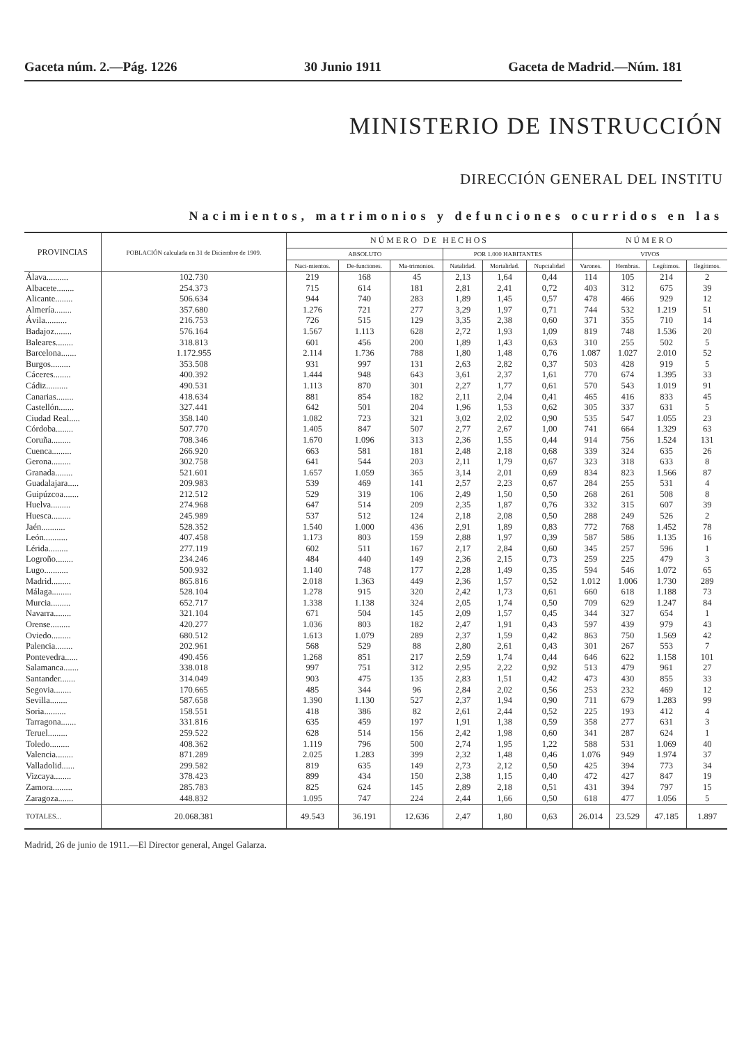Gaceta núm. 2.—Pág. 1226 30 Junio 1911 Gaceta de Madrid.—Núm. 181
MINISTERIO DE INSTRUCCIÓN
DIRECCIÓN GENERAL DEL INSTITU
Nacimientos, matrimonios y defunciones ocurridos en las
| PROVINCIAS | POBLACIÓN calculada en 31 de Diciembre de 1909. | NÚMERO DE HECHOS | | | | | | NÚMERO | | | |
| --- | --- | --- | --- | --- | --- | --- | --- | --- | --- | --- | --- |
| | | ABSOLUTO | | | POR 1.000 HABITANTES | | | VIVOS | | | |
| | | Naci-mientos. | De-funciones. | Ma-trimonios. | Natalidad. | Mortalidad. | Nupcialidad | Varones. | Hembras. | Legítimos. | Ilegítimos. |
| Álava.......... | 102.730 | 219 | 168 | 45 | 2,13 | 1,64 | 0,44 | 114 | 105 | 214 | 2 |
| Albacete........ | 254.373 | 715 | 614 | 181 | 2,81 | 2,41 | 0,72 | 403 | 312 | 675 | 39 |
| Alicante........ | 506.634 | 944 | 740 | 283 | 1,89 | 1,45 | 0,57 | 478 | 466 | 929 | 12 |
| Almería........ | 357.680 | 1.276 | 721 | 277 | 3,29 | 1,97 | 0,71 | 744 | 532 | 1.219 | 51 |
| Ávila.......... | 216.753 | 726 | 515 | 129 | 3,35 | 2,38 | 0,60 | 371 | 355 | 710 | 14 |
| Badajoz........ | 576.164 | 1.567 | 1.113 | 628 | 2,72 | 1,93 | 1,09 | 819 | 748 | 1.536 | 20 |
| Baleares........ | 318.813 | 601 | 456 | 200 | 1,89 | 1,43 | 0,63 | 310 | 255 | 502 | 5 |
| Barcelona....... | 1.172.955 | 2.114 | 1.736 | 788 | 1,80 | 1,48 | 0,76 | 1.087 | 1.027 | 2.010 | 52 |
| Burgos......... | 353.508 | 931 | 997 | 131 | 2,63 | 2,82 | 0,37 | 503 | 428 | 919 | 5 |
| Cáceres........ | 400.392 | 1.444 | 948 | 643 | 3,61 | 2,37 | 1,61 | 770 | 674 | 1.395 | 33 |
| Cádiz.......... | 490.531 | 1.113 | 870 | 301 | 2,27 | 1,77 | 0,61 | 570 | 543 | 1.019 | 91 |
| Canarias........ | 418.634 | 881 | 854 | 182 | 2,11 | 2,04 | 0,41 | 465 | 416 | 833 | 45 |
| Castellón....... | 327.441 | 642 | 501 | 204 | 1,96 | 1,53 | 0,62 | 305 | 337 | 631 | 5 |
| Ciudad Real..... | 358.140 | 1.082 | 723 | 321 | 3,02 | 2,02 | 0,90 | 535 | 547 | 1.055 | 23 |
| Córdoba........ | 507.770 | 1.405 | 847 | 507 | 2,77 | 2,67 | 1,00 | 741 | 664 | 1.329 | 63 |
| Coruña......... | 708.346 | 1.670 | 1.096 | 313 | 2,36 | 1,55 | 0,44 | 914 | 756 | 1.524 | 131 |
| Cuenca......... | 266.920 | 663 | 581 | 181 | 2,48 | 2,18 | 0,68 | 339 | 324 | 635 | 26 |
| Gerona......... | 302.758 | 641 | 544 | 203 | 2,11 | 1,79 | 0,67 | 323 | 318 | 633 | 8 |
| Granada........ | 521.601 | 1.657 | 1.059 | 365 | 3,14 | 2,01 | 0,69 | 834 | 823 | 1.566 | 87 |
| Guadalajara..... | 209.983 | 539 | 469 | 141 | 2,57 | 2,23 | 0,67 | 284 | 255 | 531 | 4 |
| Guipúzcoa....... | 212.512 | 529 | 319 | 106 | 2,49 | 1,50 | 0,50 | 268 | 261 | 508 | 8 |
| Huelva......... | 274.968 | 647 | 514 | 209 | 2,35 | 1,87 | 0,76 | 332 | 315 | 607 | 39 |
| Huesca......... | 245.989 | 537 | 512 | 124 | 2,18 | 2,08 | 0,50 | 288 | 249 | 526 | 2 |
| Jaén........... | 528.352 | 1.540 | 1.000 | 436 | 2,91 | 1,89 | 0,83 | 772 | 768 | 1.452 | 78 |
| León........... | 407.458 | 1.173 | 803 | 159 | 2,88 | 1,97 | 0,39 | 587 | 586 | 1.135 | 16 |
| Lérida......... | 277.119 | 602 | 511 | 167 | 2,17 | 2,84 | 0,60 | 345 | 257 | 596 | 1 |
| Logroño........ | 234.246 | 484 | 440 | 149 | 2,36 | 2,15 | 0,73 | 259 | 225 | 479 | 3 |
| Lugo........... | 500.932 | 1.140 | 748 | 177 | 2,28 | 1,49 | 0,35 | 594 | 546 | 1.072 | 65 |
| Madrid......... | 865.816 | 2.018 | 1.363 | 449 | 2,36 | 1,57 | 0,52 | 1.012 | 1.006 | 1.730 | 289 |
| Málaga......... | 528.104 | 1.278 | 915 | 320 | 2,42 | 1,73 | 0,61 | 660 | 618 | 1.188 | 73 |
| Murcia......... | 652.717 | 1.338 | 1.138 | 324 | 2,05 | 1,74 | 0,50 | 709 | 629 | 1.247 | 84 |
| Navarra........ | 321.104 | 671 | 504 | 145 | 2,09 | 1,57 | 0,45 | 344 | 327 | 654 | 1 |
| Orense......... | 420.277 | 1.036 | 803 | 182 | 2,47 | 1,91 | 0,43 | 597 | 439 | 979 | 43 |
| Oviedo......... | 680.512 | 1.613 | 1.079 | 289 | 2,37 | 1,59 | 0,42 | 863 | 750 | 1.569 | 42 |
| Palencia........ | 202.961 | 568 | 529 | 88 | 2,80 | 2,61 | 0,43 | 301 | 267 | 553 | 7 |
| Pontevedra...... | 490.456 | 1.268 | 851 | 217 | 2,59 | 1,74 | 0,44 | 646 | 622 | 1.158 | 101 |
| Salamanca....... | 338.018 | 997 | 751 | 312 | 2,95 | 2,22 | 0,92 | 513 | 479 | 961 | 27 |
| Santander....... | 314.049 | 903 | 475 | 135 | 2,83 | 1,51 | 0,42 | 473 | 430 | 855 | 33 |
| Segovia........ | 170.665 | 485 | 344 | 96 | 2,84 | 2,02 | 0,56 | 253 | 232 | 469 | 12 |
| Sevilla........ | 587.658 | 1.390 | 1.130 | 527 | 2,37 | 1,94 | 0,90 | 711 | 679 | 1.283 | 99 |
| Soria.......... | 158.551 | 418 | 386 | 82 | 2,61 | 2,44 | 0,52 | 225 | 193 | 412 | 4 |
| Tarragona....... | 331.816 | 635 | 459 | 197 | 1,91 | 1,38 | 0,59 | 358 | 277 | 631 | 3 |
| Teruel......... | 259.522 | 628 | 514 | 156 | 2,42 | 1,98 | 0,60 | 341 | 287 | 624 | 1 |
| Toledo......... | 408.362 | 1.119 | 796 | 500 | 2,74 | 1,95 | 1,22 | 588 | 531 | 1.069 | 40 |
| Valencia........ | 871.289 | 2.025 | 1.283 | 399 | 2,32 | 1,48 | 0,46 | 1.076 | 949 | 1.974 | 37 |
| Valladolid...... | 299.582 | 819 | 635 | 149 | 2,73 | 2,12 | 0,50 | 425 | 394 | 773 | 34 |
| Vizcaya........ | 378.423 | 899 | 434 | 150 | 2,38 | 1,15 | 0,40 | 472 | 427 | 847 | 19 |
| Zamora......... | 285.783 | 825 | 624 | 145 | 2,89 | 2,18 | 0,51 | 431 | 394 | 797 | 15 |
| Zaragoza....... | 448.832 | 1.095 | 747 | 224 | 2,44 | 1,66 | 0,50 | 618 | 477 | 1.056 | 5 |
| TOTALES... | 20.068.381 | 49.543 | 36.191 | 12.636 | 2,47 | 1,80 | 0,63 | 26.014 | 23.529 | 47.185 | 1.897 |
Madrid, 26 de junio de 1911.—El Director general, Angel Galarza.